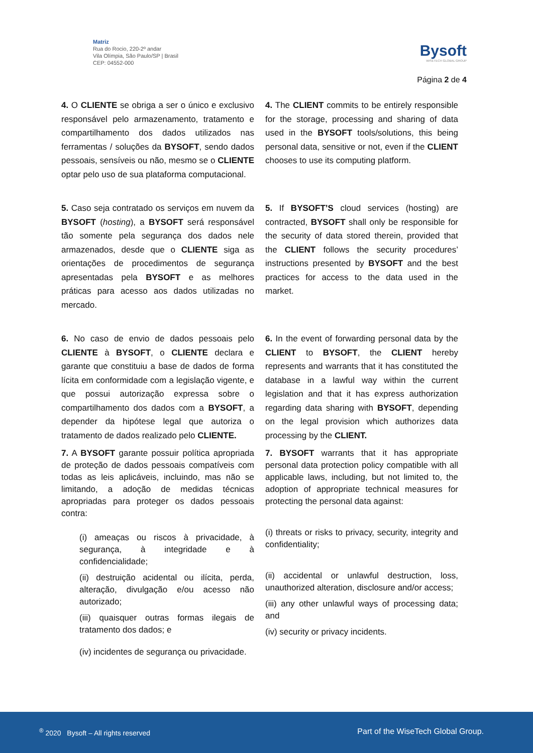Matriz
Rua do Rocio, 220-2º andar
Vila Olímpia, São Paulo/SP | Brasil
CEP: 04552-000
Bysoft
WISETECH GLOBAL GROUP
Página 2 de 4
4. O CLIENTE se obriga a ser o único e exclusivo responsável pelo armazenamento, tratamento e compartilhamento dos dados utilizados nas ferramentas / soluções da BYSOFT, sendo dados pessoais, sensíveis ou não, mesmo se o CLIENTE optar pelo uso de sua plataforma computacional.
4. The CLIENT commits to be entirely responsible for the storage, processing and sharing of data used in the BYSOFT tools/solutions, this being personal data, sensitive or not, even if the CLIENT chooses to use its computing platform.
5. Caso seja contratado os serviços em nuvem da BYSOFT (hosting), a BYSOFT será responsável tão somente pela segurança dos dados nele armazenados, desde que o CLIENTE siga as orientações de procedimentos de segurança apresentadas pela BYSOFT e as melhores práticas para acesso aos dados utilizadas no mercado.
5. If BYSOFT’S cloud services (hosting) are contracted, BYSOFT shall only be responsible for the security of data stored therein, provided that the CLIENT follows the security procedures’ instructions presented by BYSOFT and the best practices for access to the data used in the market.
6. No caso de envio de dados pessoais pelo CLIENTE à BYSOFT, o CLIENTE declara e garante que constituiu a base de dados de forma lícita em conformidade com a legislação vigente, e que possui autorização expressa sobre o compartilhamento dos dados com a BYSOFT, a depender da hipótese legal que autoriza o tratamento de dados realizado pelo CLIENTE.
6. In the event of forwarding personal data by the CLIENT to BYSOFT, the CLIENT hereby represents and warrants that it has constituted the database in a lawful way within the current legislation and that it has express authorization regarding data sharing with BYSOFT, depending on the legal provision which authorizes data processing by the CLIENT.
7. A BYSOFT garante possuir política apropriada de proteção de dados pessoais compatíveis com todas as leis aplicáveis, incluindo, mas não se limitando, a adoção de medidas técnicas apropriadas para proteger os dados pessoais contra:
(i) ameaças ou riscos à privacidade, à segurança, à integridade e à confidencialidade;
(ii) destruição acidental ou ilícita, perda, alteração, divulgação e/ou acesso não autorizado;
(iii) quaisquer outras formas ilegais de tratamento dos dados; e
(iv) incidentes de segurança ou privacidade.
7. BYSOFT warrants that it has appropriate personal data protection policy compatible with all applicable laws, including, but not limited to, the adoption of appropriate technical measures for protecting the personal data against:
(i) threats or risks to privacy, security, integrity and confidentiality;
(ii) accidental or unlawful destruction, loss, unauthorized alteration, disclosure and/or access;
(iii) any other unlawful ways of processing data; and
(iv) security or privacy incidents.
<sup>®</sup> 2020 Bysoft – All rights reserved Part of the WiseTech Global Group.